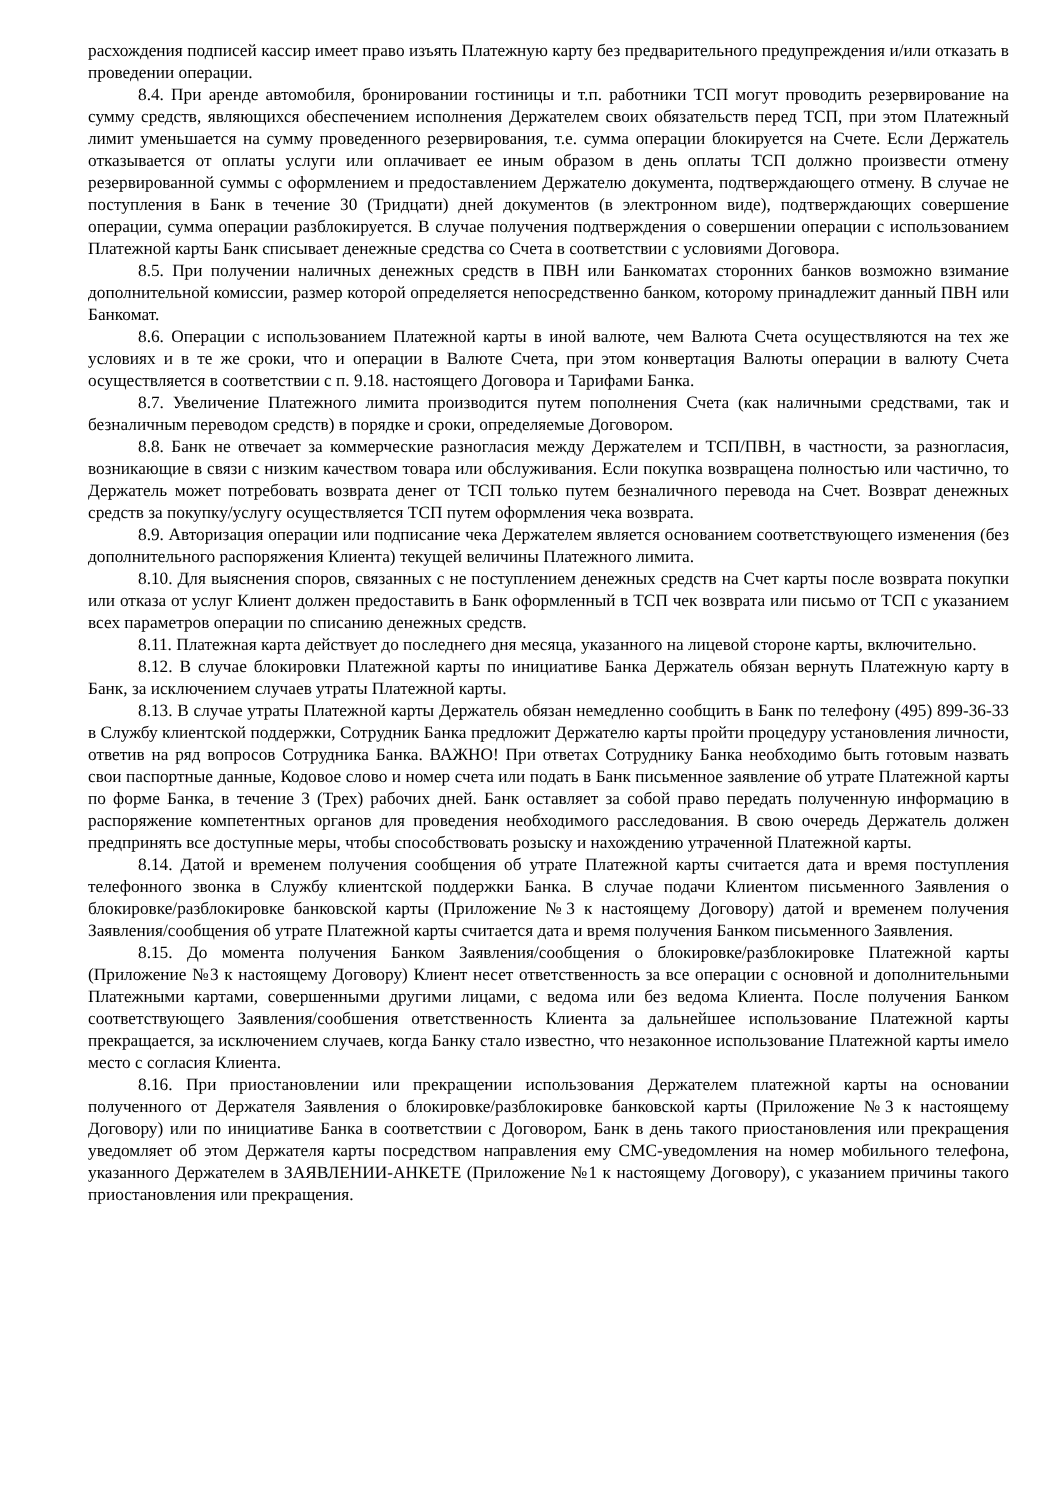расхождения подписей кассир имеет право изъять Платежную карту без предварительного предупреждения и/или отказать в проведении операции.
8.4. При аренде автомобиля, бронировании гостиницы и т.п. работники ТСП могут проводить резервирование на сумму средств, являющихся обеспечением исполнения Держателем своих обязательств перед ТСП, при этом Платежный лимит уменьшается на сумму проведенного резервирования, т.е. сумма операции блокируется на Счете. Если Держатель отказывается от оплаты услуги или оплачивает ее иным образом в день оплаты ТСП должно произвести отмену резервированной суммы с оформлением и предоставлением Держателю документа, подтверждающего отмену. В случае не поступления в Банк в течение 30 (Тридцати) дней документов (в электронном виде), подтверждающих совершение операции, сумма операции разблокируется. В случае получения подтверждения о совершении операции с использованием Платежной карты Банк списывает денежные средства со Счета в соответствии с условиями Договора.
8.5. При получении наличных денежных средств в ПВН или Банкоматах сторонних банков возможно взимание дополнительной комиссии, размер которой определяется непосредственно банком, которому принадлежит данный ПВН или Банкомат.
8.6. Операции с использованием Платежной карты в иной валюте, чем Валюта Счета осуществляются на тех же условиях и в те же сроки, что и операции в Валюте Счета, при этом конвертация Валюты операции в валюту Счета осуществляется в соответствии с п. 9.18. настоящего Договора и Тарифами Банка.
8.7. Увеличение Платежного лимита производится путем пополнения Счета (как наличными средствами, так и безналичным переводом средств) в порядке и сроки, определяемые Договором.
8.8. Банк не отвечает за коммерческие разногласия между Держателем и ТСП/ПВН, в частности, за разногласия, возникающие в связи с низким качеством товара или обслуживания. Если покупка возвращена полностью или частично, то Держатель может потребовать возврата денег от ТСП только путем безналичного перевода на Счет. Возврат денежных средств за покупку/услугу осуществляется ТСП путем оформления чека возврата.
8.9. Авторизация операции или подписание чека Держателем является основанием соответствующего изменения (без дополнительного распоряжения Клиента) текущей величины Платежного лимита.
8.10. Для выяснения споров, связанных с не поступлением денежных средств на Счет карты после возврата покупки или отказа от услуг Клиент должен предоставить в Банк оформленный в ТСП чек возврата или письмо от ТСП с указанием всех параметров операции по списанию денежных средств.
8.11. Платежная карта действует до последнего дня месяца, указанного на лицевой стороне карты, включительно.
8.12. В случае блокировки Платежной карты по инициативе Банка Держатель обязан вернуть Платежную карту в Банк, за исключением случаев утраты Платежной карты.
8.13. В случае утраты Платежной карты Держатель обязан немедленно сообщить в Банк по телефону (495) 899-36-33 в Службу клиентской поддержки, Сотрудник Банка предложит Держателю карты пройти процедуру установления личности, ответив на ряд вопросов Сотрудника Банка. ВАЖНО! При ответах Сотруднику Банка необходимо быть готовым назвать свои паспортные данные, Кодовое слово и номер счета или подать в Банк письменное заявление об утрате Платежной карты по форме Банка, в течение 3 (Трех) рабочих дней. Банк оставляет за собой право передать полученную информацию в распоряжение компетентных органов для проведения необходимого расследования. В свою очередь Держатель должен предпринять все доступные меры, чтобы способствовать розыску и нахождению утраченной Платежной карты.
8.14. Датой и временем получения сообщения об утрате Платежной карты считается дата и время поступления телефонного звонка в Службу клиентской поддержки Банка. В случае подачи Клиентом письменного Заявления о блокировке/разблокировке банковской карты (Приложение №3 к настоящему Договору) датой и временем получения Заявления/сообщения об утрате Платежной карты считается дата и время получения Банком письменного Заявления.
8.15. До момента получения Банком Заявления/сообщения о блокировке/разблокировке Платежной карты (Приложение №3 к настоящему Договору) Клиент несет ответственность за все операции с основной и дополнительными Платежными картами, совершенными другими лицами, с ведома или без ведома Клиента. После получения Банком соответствующего Заявления/сообшения ответственность Клиента за дальнейшее использование Платежной карты прекращается, за исключением случаев, когда Банку стало известно, что незаконное использование Платежной карты имело место с согласия Клиента.
8.16. При приостановлении или прекращении использования Держателем платежной карты на основании полученного от Держателя Заявления о блокировке/разблокировке банковской карты (Приложение №3 к настоящему Договору) или по инициативе Банка в соответствии с Договором, Банк в день такого приостановления или прекращения уведомляет об этом Держателя карты посредством направления ему СМС-уведомления на номер мобильного телефона, указанного Держателем в ЗАЯВЛЕНИИ-АНКЕТЕ (Приложение №1 к настоящему Договору), с указанием причины такого приостановления или прекращения.